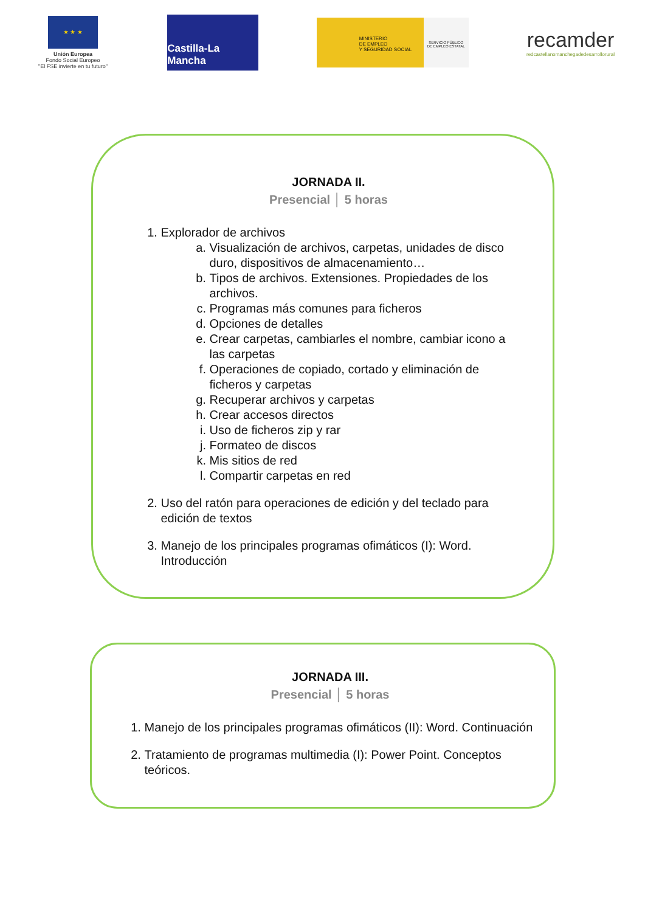★ ★ ★
Unión Europea
Fondo Social Europeo
"El FSE invierte en tu futuro"
Castilla-La Mancha
MINISTERIO
DE EMPLEO
Y SEGURIDAD SOCIAL
SERVICIO PÚBLICO
DE EMPLEO ESTATAL
recamder
redcastellanomanchegadedesarrollorural
JORNADA II.
Presencial │ 5 horas
1. Explorador de archivos
a. Visualización de archivos, carpetas, unidades de disco duro, dispositivos de almacenamiento…
b. Tipos de archivos. Extensiones. Propiedades de los archivos.
c. Programas más comunes para ficheros
d. Opciones de detalles
e. Crear carpetas, cambiarles el nombre, cambiar icono a las carpetas
f. Operaciones de copiado, cortado y eliminación de ficheros y carpetas
g. Recuperar archivos y carpetas
h. Crear accesos directos
i. Uso de ficheros zip y rar
j. Formateo de discos
k. Mis sitios de red
l. Compartir carpetas en red
2. Uso del ratón para operaciones de edición y del teclado para edición de textos
3. Manejo de los principales programas ofimáticos (I): Word. Introducción
JORNADA III.
Presencial │ 5 horas
1. Manejo de los principales programas ofimáticos (II): Word. Continuación
2. Tratamiento de programas multimedia (I): Power Point. Conceptos teóricos.